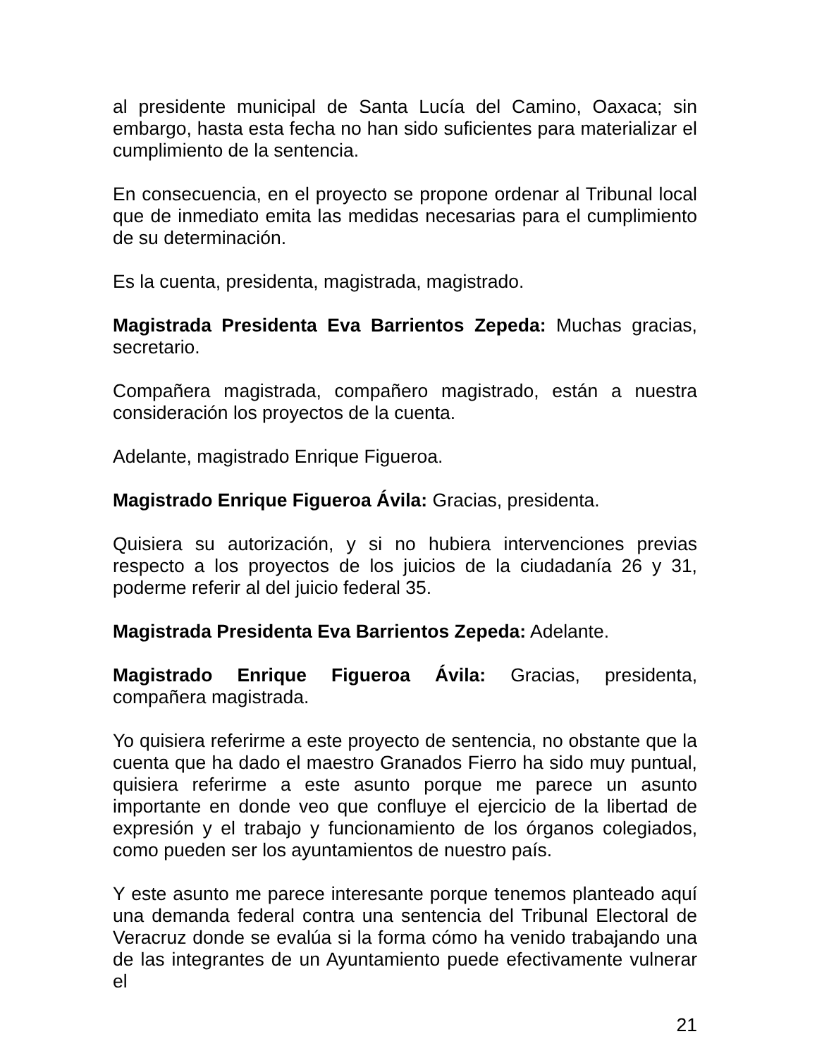al presidente municipal de Santa Lucía del Camino, Oaxaca; sin embargo, hasta esta fecha no han sido suficientes para materializar el cumplimiento de la sentencia.
En consecuencia, en el proyecto se propone ordenar al Tribunal local que de inmediato emita las medidas necesarias para el cumplimiento de su determinación.
Es la cuenta, presidenta, magistrada, magistrado.
Magistrada Presidenta Eva Barrientos Zepeda: Muchas gracias, secretario.
Compañera magistrada, compañero magistrado, están a nuestra consideración los proyectos de la cuenta.
Adelante, magistrado Enrique Figueroa.
Magistrado Enrique Figueroa Ávila: Gracias, presidenta.
Quisiera su autorización, y si no hubiera intervenciones previas respecto a los proyectos de los juicios de la ciudadanía 26 y 31, poderme referir al del juicio federal 35.
Magistrada Presidenta Eva Barrientos Zepeda: Adelante.
Magistrado Enrique Figueroa Ávila: Gracias, presidenta, compañera magistrada.
Yo quisiera referirme a este proyecto de sentencia, no obstante que la cuenta que ha dado el maestro Granados Fierro ha sido muy puntual, quisiera referirme a este asunto porque me parece un asunto importante en donde veo que confluye el ejercicio de la libertad de expresión y el trabajo y funcionamiento de los órganos colegiados, como pueden ser los ayuntamientos de nuestro país.
Y este asunto me parece interesante porque tenemos planteado aquí una demanda federal contra una sentencia del Tribunal Electoral de Veracruz donde se evalúa si la forma cómo ha venido trabajando una de las integrantes de un Ayuntamiento puede efectivamente vulnerar el
21